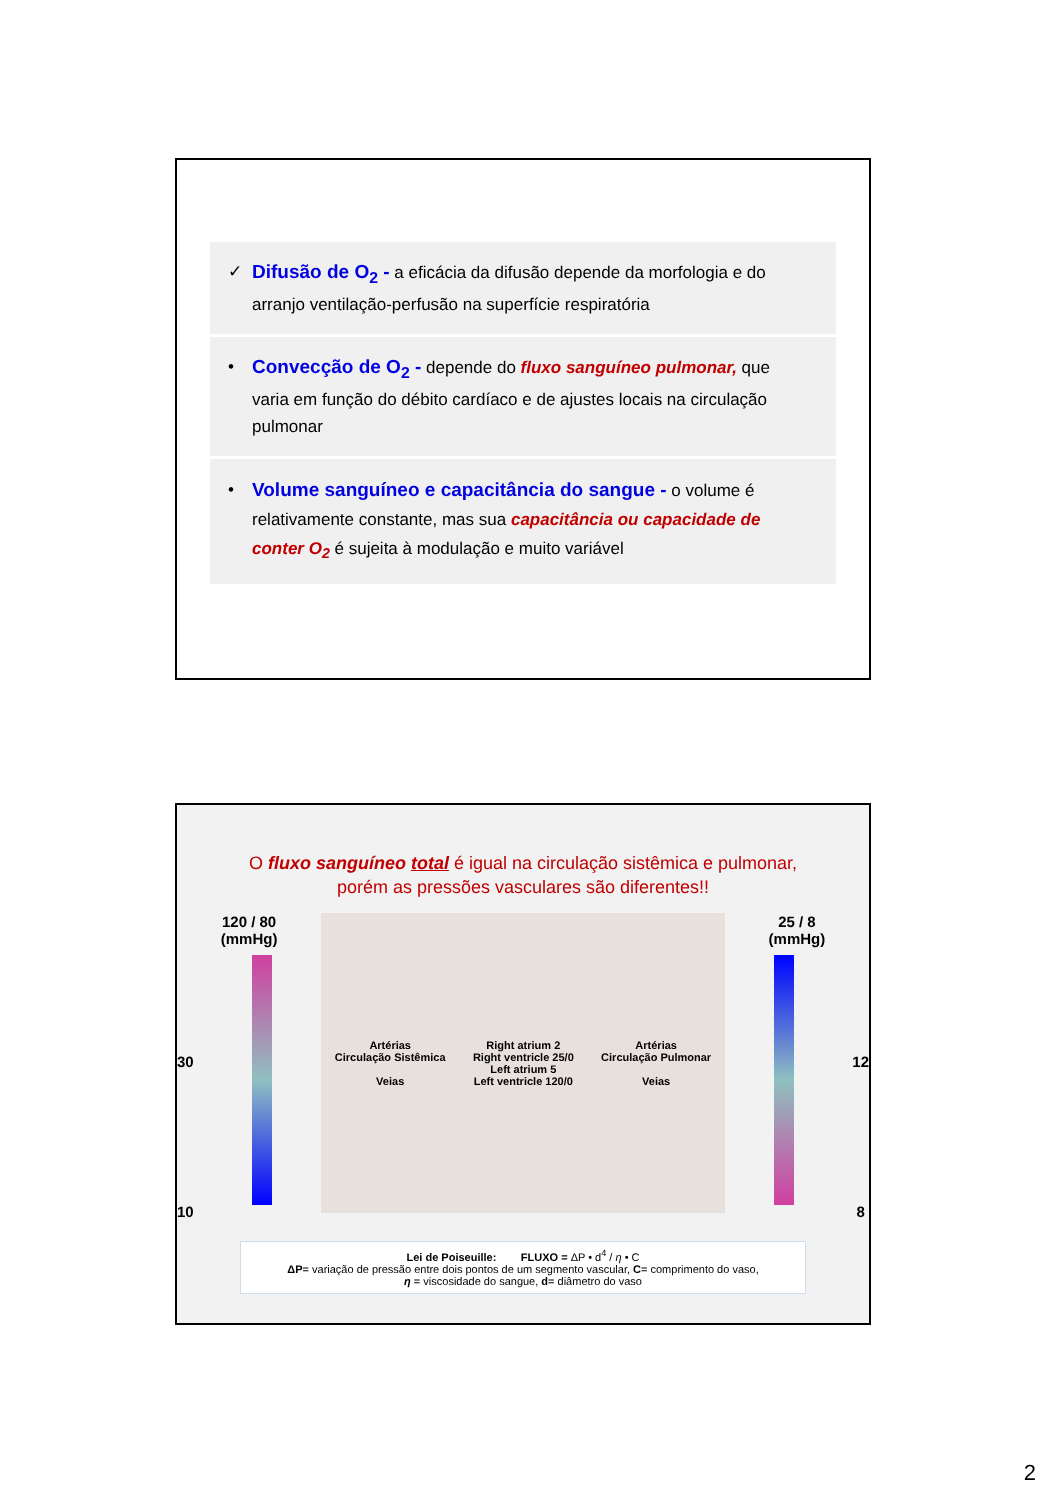✓ Difusão de O<sub>2</sub> - a eficácia da difusão depende da morfologia e do arranjo ventilação-perfusão na superfície respiratória
• Convecção de O<sub>2</sub> - depende do fluxo sanguíneo pulmonar, que varia em função do débito cardíaco e de ajustes locais na circulação pulmonar
• Volume sanguíneo e capacitância do sangue - o volume é relativamente constante, mas sua capacitância ou capacidade de conter O<sub>2</sub> é sujeita à modulação e muito variável
O fluxo sanguíneo total é igual na circulação sistêmica e pulmonar,
porém as pressões vasculares são diferentes!!
120 / 80
(mmHg)
30
10
Artérias
Circulação Sistêmica
Veias
Right atrium 2
Right ventricle 25/0
Left atrium 5
Left ventricle 120/0
Artérias
Circulação Pulmonar
Veias
25 / 8
(mmHg)
12
8
Lei de Poiseuille: FLUXO = ΔP • d<sup>4</sup> / η • C
ΔP= variação de pressão entre dois pontos de um segmento vascular, C= comprimento do vaso,
η = viscosidade do sangue, d= diâmetro do vaso
2